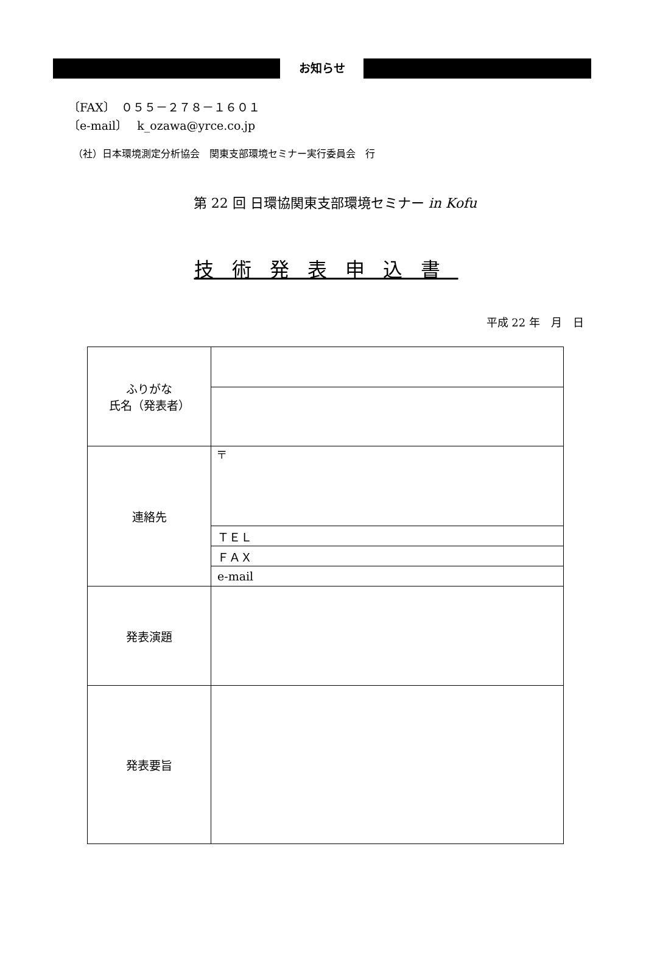お知らせ
〔FAX〕　０５５－２７８－１６０１
〔e-mail〕　 k_ozawa@yrce.co.jp
（社）日本環境測定分析協会　関東支部環境セミナー実行委員会　行
第 22 回 日環協関東支部環境セミナー in Kofu
技術発表申込書
平成 22 年　月　日
| ふりがな 氏名（発表者） | |
| 連絡先 | 〒 |
| | ＴＥＬ |
| | ＦＡＸ |
| | e-mail |
| 発表演題 | |
| 発表要旨 | |